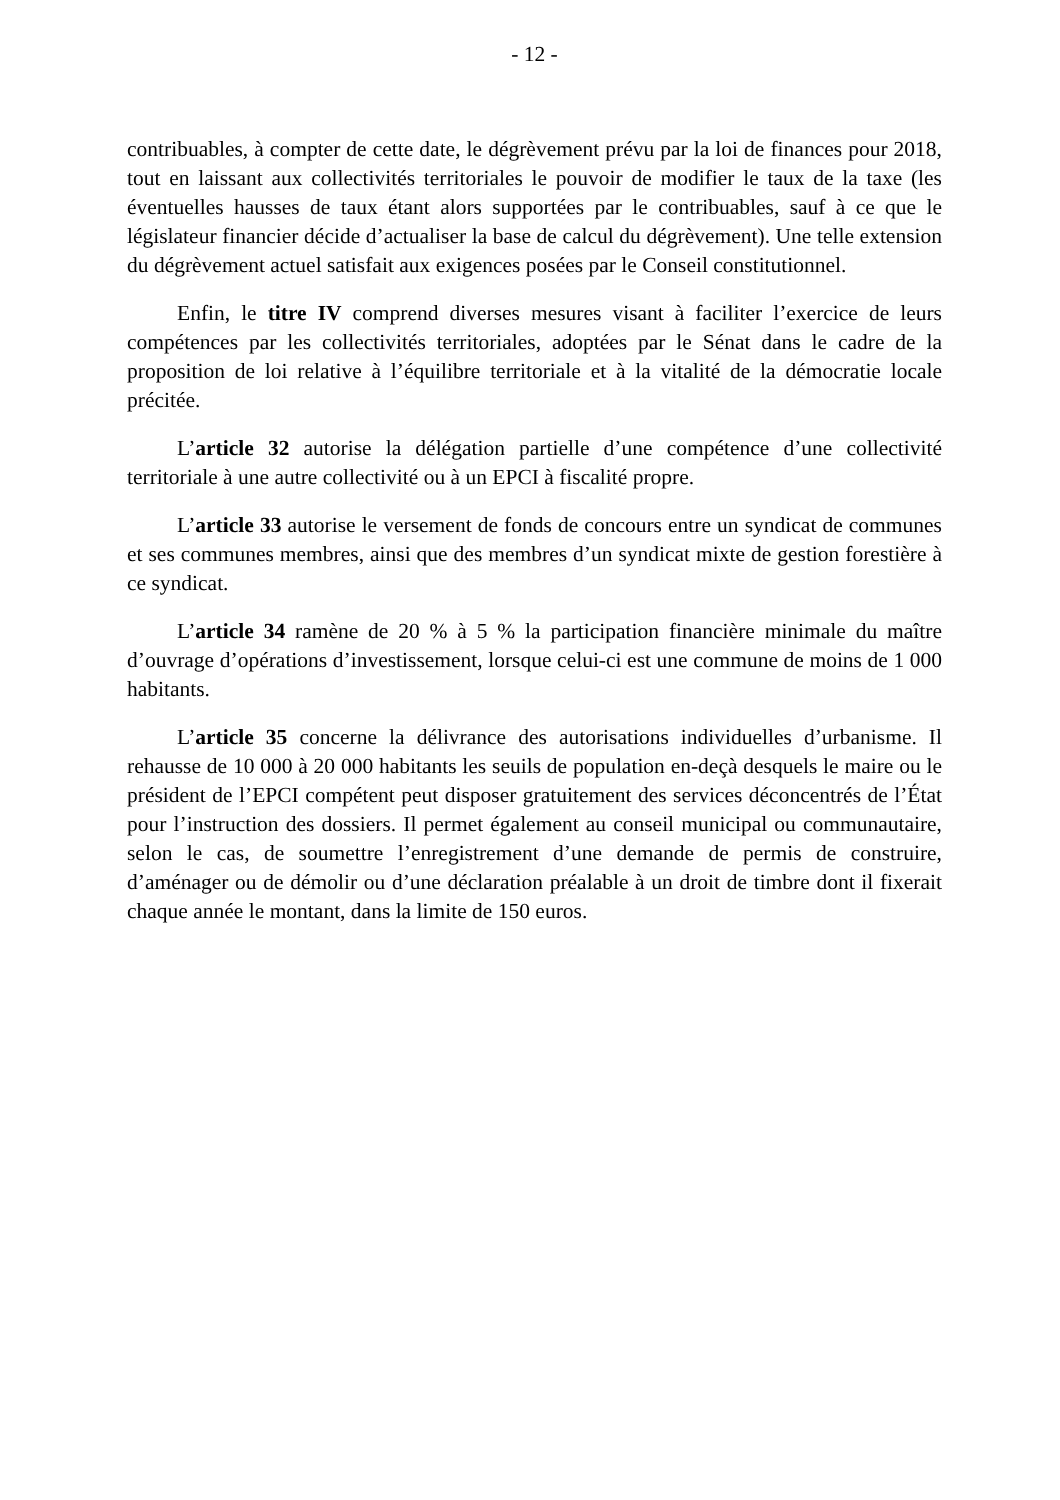- 12 -
contribuables, à compter de cette date, le dégrèvement prévu par la loi de finances pour 2018, tout en laissant aux collectivités territoriales le pouvoir de modifier le taux de la taxe (les éventuelles hausses de taux étant alors supportées par le contribuables, sauf à ce que le législateur financier décide d’actualiser la base de calcul du dégrèvement). Une telle extension du dégrèvement actuel satisfait aux exigences posées par le Conseil constitutionnel.
Enfin, le titre IV comprend diverses mesures visant à faciliter l’exercice de leurs compétences par les collectivités territoriales, adoptées par le Sénat dans le cadre de la proposition de loi relative à l’équilibre territoriale et à la vitalité de la démocratie locale précitée.
L’article 32 autorise la délégation partielle d’une compétence d’une collectivité territoriale à une autre collectivité ou à un EPCI à fiscalité propre.
L’article 33 autorise le versement de fonds de concours entre un syndicat de communes et ses communes membres, ainsi que des membres d’un syndicat mixte de gestion forestière à ce syndicat.
L’article 34 ramène de 20 % à 5 % la participation financière minimale du maître d’ouvrage d’opérations d’investissement, lorsque celui-ci est une commune de moins de 1 000 habitants.
L’article 35 concerne la délivrance des autorisations individuelles d’urbanisme. Il rehausse de 10 000 à 20 000 habitants les seuils de population en-deçà desquels le maire ou le président de l’EPCI compétent peut disposer gratuitement des services déconcentrés de l’État pour l’instruction des dossiers. Il permet également au conseil municipal ou communautaire, selon le cas, de soumettre l’enregistrement d’une demande de permis de construire, d’aménager ou de démolir ou d’une déclaration préalable à un droit de timbre dont il fixerait chaque année le montant, dans la limite de 150 euros.